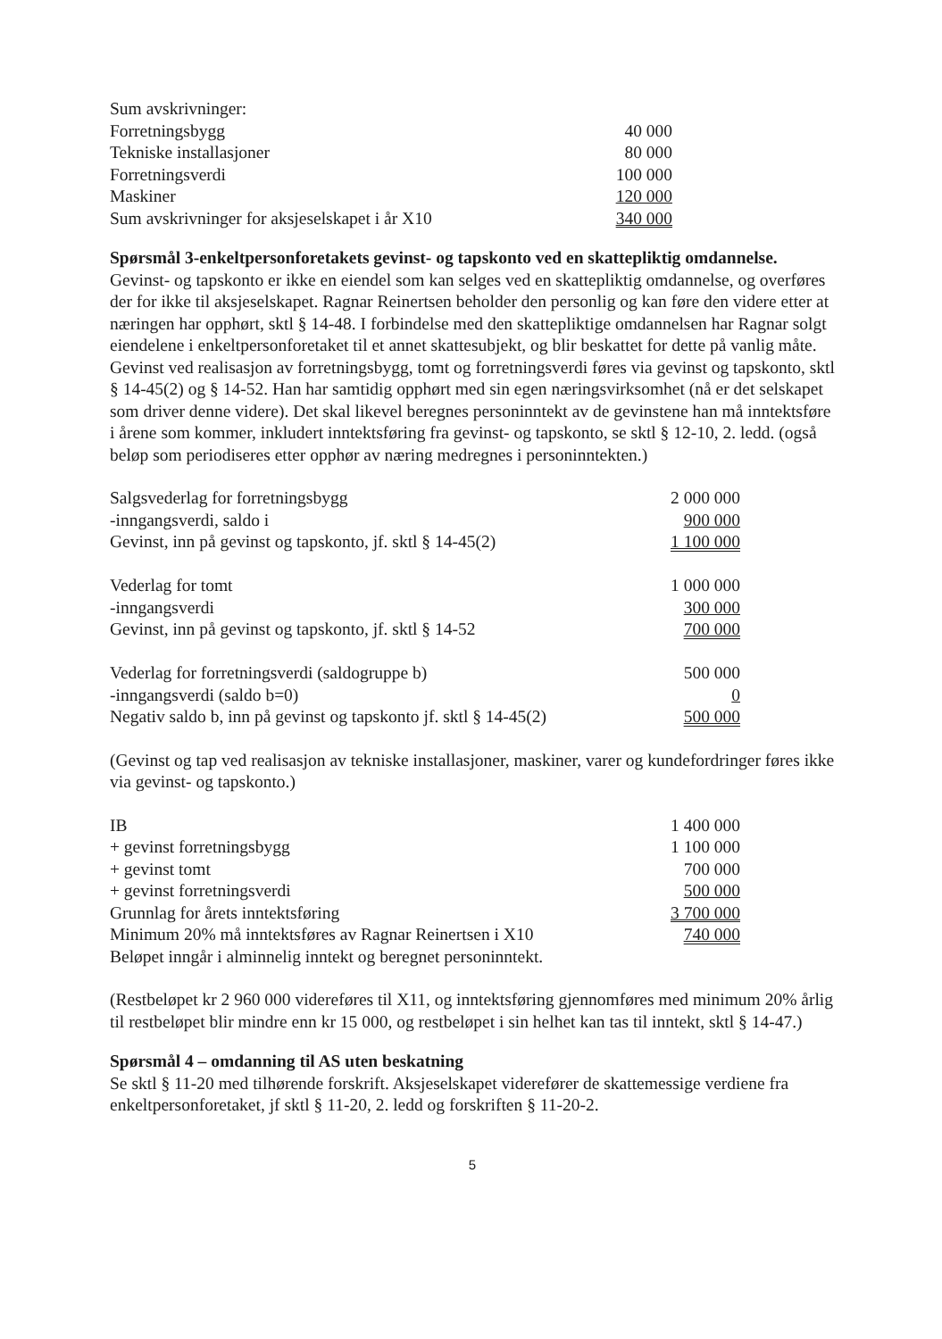| Sum avskrivninger: | |
| Forretningsbygg | 40 000 |
| Tekniske installasjoner | 80 000 |
| Forretningsverdi | 100 000 |
| Maskiner | 120 000 |
| Sum avskrivninger for aksjeselskapet i år X10 | 340 000 |
Spørsmål 3-enkeltpersonforetakets gevinst- og tapskonto ved en skattepliktig omdannelse.
Gevinst- og tapskonto er ikke en eiendel som kan selges ved en skattepliktig omdannelse, og overføres der for ikke til aksjeselskapet. Ragnar Reinertsen beholder den personlig og kan føre den videre etter at næringen har opphørt, sktl § 14-48. I forbindelse med den skattepliktige omdannelsen har Ragnar solgt eiendelene i enkeltpersonforetaket til et annet skattesubjekt, og blir beskattet for dette på vanlig måte. Gevinst ved realisasjon av forretningsbygg, tomt og forretningsverdi føres via gevinst og tapskonto, sktl § 14-45(2) og § 14-52. Han har samtidig opphørt med sin egen næringsvirksomhet (nå er det selskapet som driver denne videre). Det skal likevel beregnes personinntekt av de gevinstene han må inntektsføre i årene som kommer, inkludert inntektsføring fra gevinst- og tapskonto, se sktl § 12-10, 2. ledd. (også beløp som periodiseres etter opphør av næring medregnes i personinntekten.)
| Salgsvederlag for forretningsbygg | 2 000 000 |
| -inngangsverdi, saldo i | 900 000 |
| Gevinst, inn på gevinst og tapskonto, jf. sktl § 14-45(2) | 1 100 000 |
| Vederlag for tomt | 1 000 000 |
| -inngangsverdi | 300 000 |
| Gevinst, inn på gevinst og tapskonto, jf. sktl § 14-52 | 700 000 |
| Vederlag for forretningsverdi (saldogruppe b) | 500 000 |
| -inngangsverdi (saldo b=0) | 0 |
| Negativ saldo b, inn på gevinst og tapskonto jf. sktl § 14-45(2) | 500 000 |
(Gevinst og tap ved realisasjon av tekniske installasjoner, maskiner, varer og kundefordringer føres ikke via gevinst- og tapskonto.)
| IB | 1 400 000 |
| + gevinst forretningsbygg | 1 100 000 |
| + gevinst tomt | 700 000 |
| + gevinst forretningsverdi | 500 000 |
| Grunnlag for årets inntektsføring | 3 700 000 |
| Minimum 20% må inntektsføres av Ragnar Reinertsen i X10 | 740 000 |
| Beløpet inngår i alminnelig inntekt og beregnet personinntekt. | |
(Restbeløpet kr 2 960 000 videreføres til X11, og inntektsføring gjennomføres med minimum 20% årlig til restbeløpet blir mindre enn kr 15 000, og restbeløpet i sin helhet kan tas til inntekt, sktl § 14-47.)
Spørsmål 4 – omdanning til AS uten beskatning
Se sktl § 11-20 med tilhørende forskrift. Aksjeselskapet viderefører de skattemessige verdiene fra enkeltpersonforetaket, jf sktl § 11-20, 2. ledd og forskriften § 11-20-2.
5